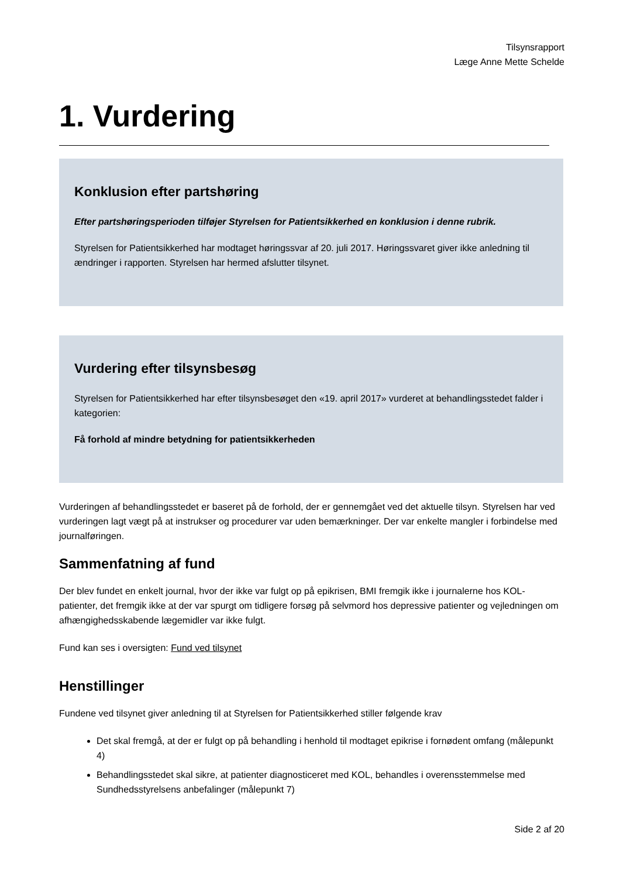Tilsynsrapport
Læge Anne Mette Schelde
1. Vurdering
Konklusion efter partshøring
Efter partshøringsperioden tilføjer Styrelsen for Patientsikkerhed en konklusion i denne rubrik.
Styrelsen for Patientsikkerhed har modtaget høringssvar af 20. juli 2017. Høringssvaret giver ikke anledning til ændringer i rapporten. Styrelsen har hermed afslutter tilsynet.
Vurdering efter tilsynsbesøg
Styrelsen for Patientsikkerhed har efter tilsynsbesøget den «19. april 2017» vurderet at behandlingsstedet falder i kategorien:
Få forhold af mindre betydning for patientsikkerheden
Vurderingen af behandlingsstedet er baseret på de forhold, der er gennemgået ved det aktuelle tilsyn. Styrelsen har ved vurderingen lagt vægt på at instrukser og procedurer var uden bemærkninger. Der var enkelte mangler i forbindelse med journalføringen.
Sammenfatning af fund
Der blev fundet en enkelt journal, hvor der ikke var fulgt op på epikrisen, BMI fremgik ikke i journalerne hos KOL-patienter, det fremgik ikke at der var spurgt om tidligere forsøg på selvmord hos depressive patienter og vejledningen om afhængighedsskabende lægemidler var ikke fulgt.
Fund kan ses i oversigten: Fund ved tilsynet
Henstillinger
Fundene ved tilsynet giver anledning til at Styrelsen for Patientsikkerhed stiller følgende krav
Det skal fremgå, at der er fulgt op på behandling i henhold til modtaget epikrise i fornødent omfang (målepunkt 4)
Behandlingsstedet skal sikre, at patienter diagnosticeret med KOL, behandles i overensstemmelse med Sundhedsstyrelsens anbefalinger (målepunkt 7)
Side 2 af 20